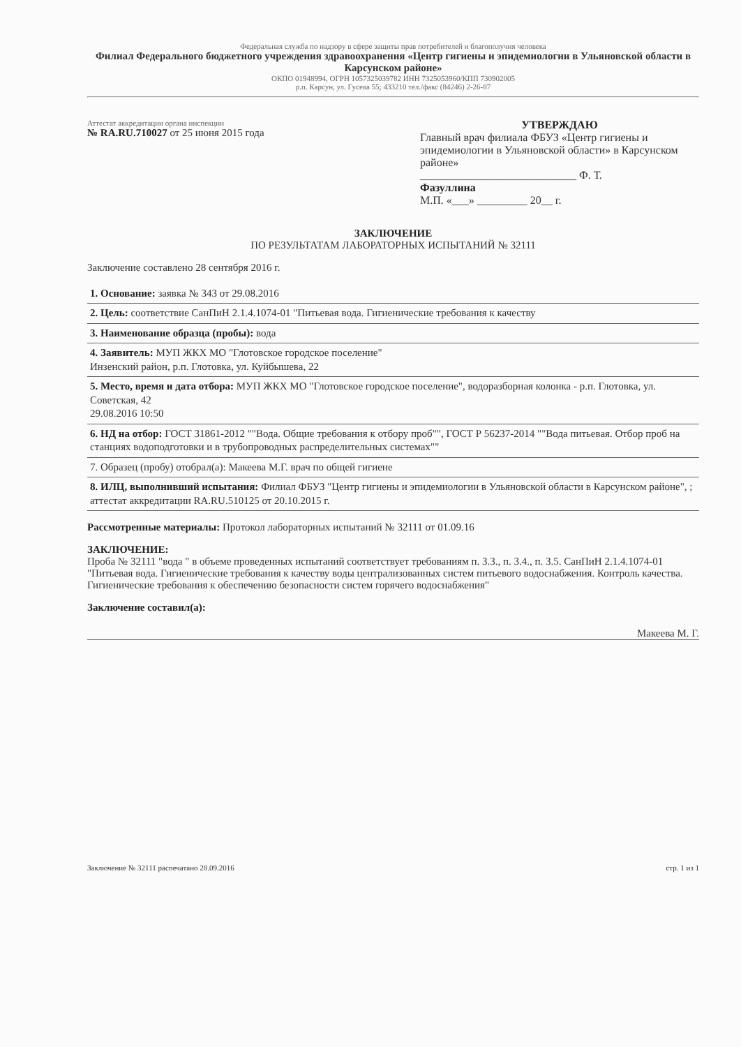Федеральная служба по надзору в сфере защиты прав потребителей и благополучия человека
Филиал Федерального бюджетного учреждения здравоохранения «Центр гигиены и эпидемиологии в Ульяновской области в Карсунском районе»
ОКПО 01948994, ОГРН 1057325039782 ИНН 7325053960/КПП 730902005
р.п. Карсун, ул. Гусева 55; 433210 тел./факс (84246) 2-26-87
Аттестат аккредитации органа инспекции
№ RA.RU.710027 от 25 июня 2015 года
УТВЕРЖДАЮ
Главный врач филиала ФБУЗ «Центр гигиены и эпидемиологии в Ульяновской области» в Карсунском районе»
____________________________ Ф. Т.
Фазуллина
М.П. «___» _________ 20__ г.
ЗАКЛЮЧЕНИЕ
ПО РЕЗУЛЬТАТАМ ЛАБОРАТОРНЫХ ИСПЫТАНИЙ № 32111
Заключение составлено 28 сентября 2016 г.
1. Основание: заявка № 343 от 29.08.2016
2. Цель: соответствие СанПиН 2.1.4.1074-01 "Питьевая вода. Гигиенические требования к качеству
3. Наименование образца (пробы): вода
4. Заявитель: МУП ЖКХ МО "Глотовское городское поселение"
Инзенский район, р.п. Глотовка, ул. Куйбышева, 22
5. Место, время и дата отбора: МУП ЖКХ МО "Глотовское городское поселение", водоразборная колонка - р.п. Глотовка, ул. Советская, 42
29.08.2016 10:50
6. НД на отбор: ГОСТ 31861-2012 ""Вода. Общие требования к отбору проб"", ГОСТ Р 56237-2014 ""Вода питьевая. Отбор проб на станциях водоподготовки и в трубопроводных распределительных системах""
7. Образец (пробу) отобрал(а): Макеева М.Г. врач по общей гигиене
8. ИЛЦ, выполнивший испытания: Филиал ФБУЗ "Центр гигиены и эпидемиологии в Ульяновской области в Карсунском районе", ; аттестат аккредитации RA.RU.510125 от 20.10.2015 г.
Рассмотренные материалы: Протокол лабораторных испытаний № 32111 от 01.09.16
ЗАКЛЮЧЕНИЕ:
Проба № 32111 "вода " в объеме проведенных испытаний соответствует требованиям п. 3.3., п. 3.4., п. 3.5. СанПиН 2.1.4.1074-01 "Питьевая вода. Гигиенические требования к качеству воды централизованных систем питьевого водоснабжения. Контроль качества. Гигиенические требования к обеспечению безопасности систем горячего водоснабжения"
Заключение составил(а):
Макеева М. Г.
Заключение № 32111 распечатано 28.09.2016 стр. 1 из 1